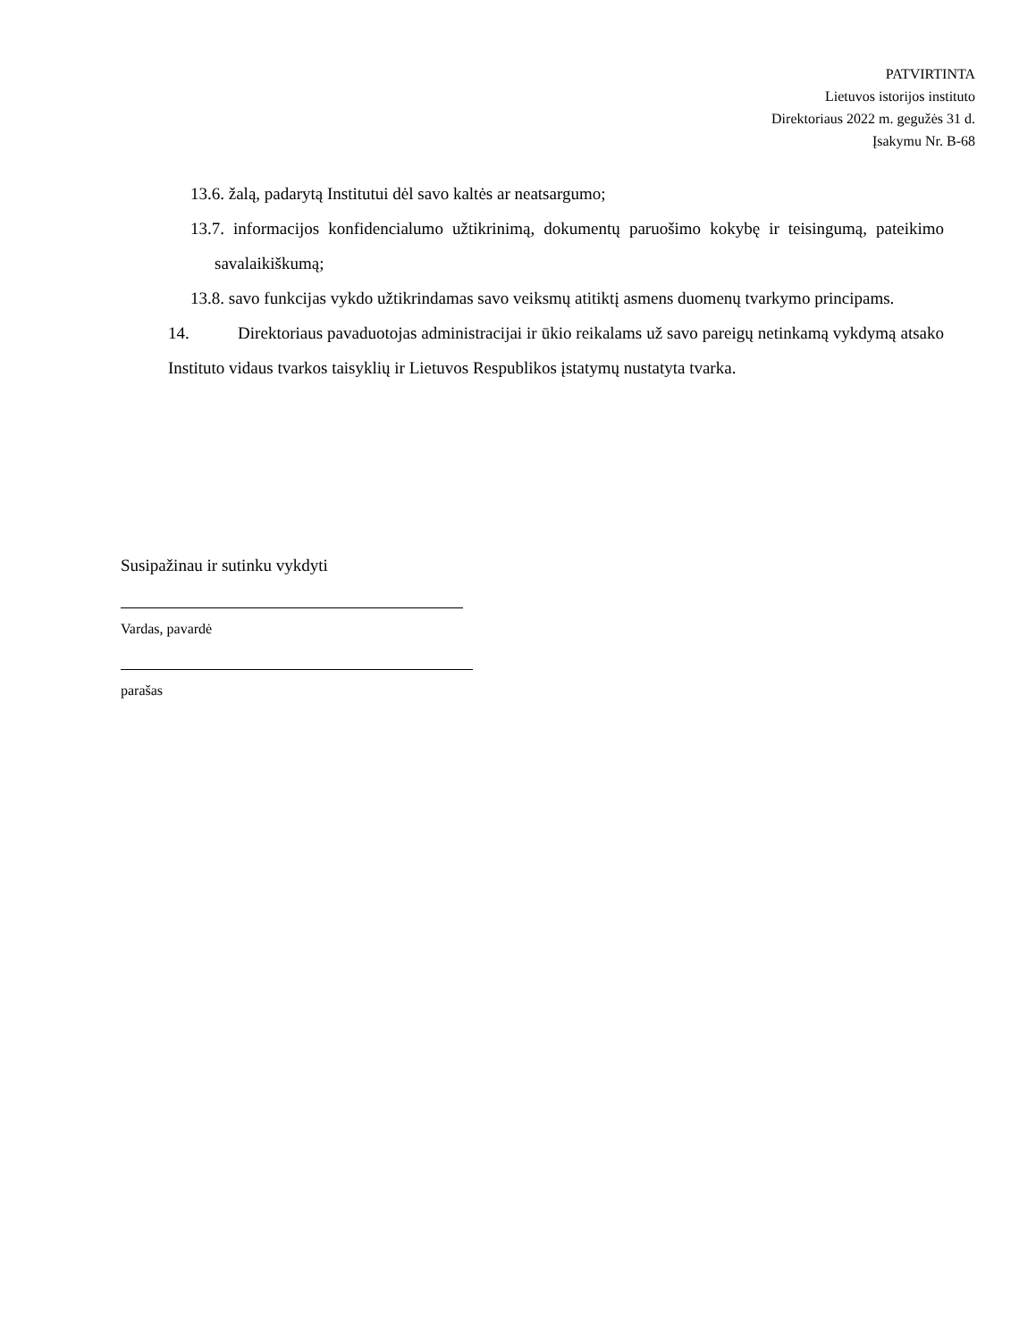PATVIRTINTA
Lietuvos istorijos instituto
Direktoriaus 2022 m. gegužės 31 d.
Įsakymu Nr. B-68
13.6. žalą, padarytą Institutui dėl savo kaltės ar neatsargumo;
13.7. informacijos konfidencialumo užtikrinimą, dokumentų paruošimo kokybę ir teisingumą, pateikimo savalaikiškumą;
13.8. savo funkcijas vykdo užtikrindamas savo veiksmų atitiktį asmens duomenų tvarkymo principams.
14. Direktoriaus pavaduotojas administracijai ir ūkio reikalams už savo pareigų netinkamą vykdymą atsako Instituto vidaus tvarkos taisyklių ir Lietuvos Respublikos įstatymų nustatyta tvarka.
Susipažinau ir sutinku vykdyti
Vardas, pavardė
parašas